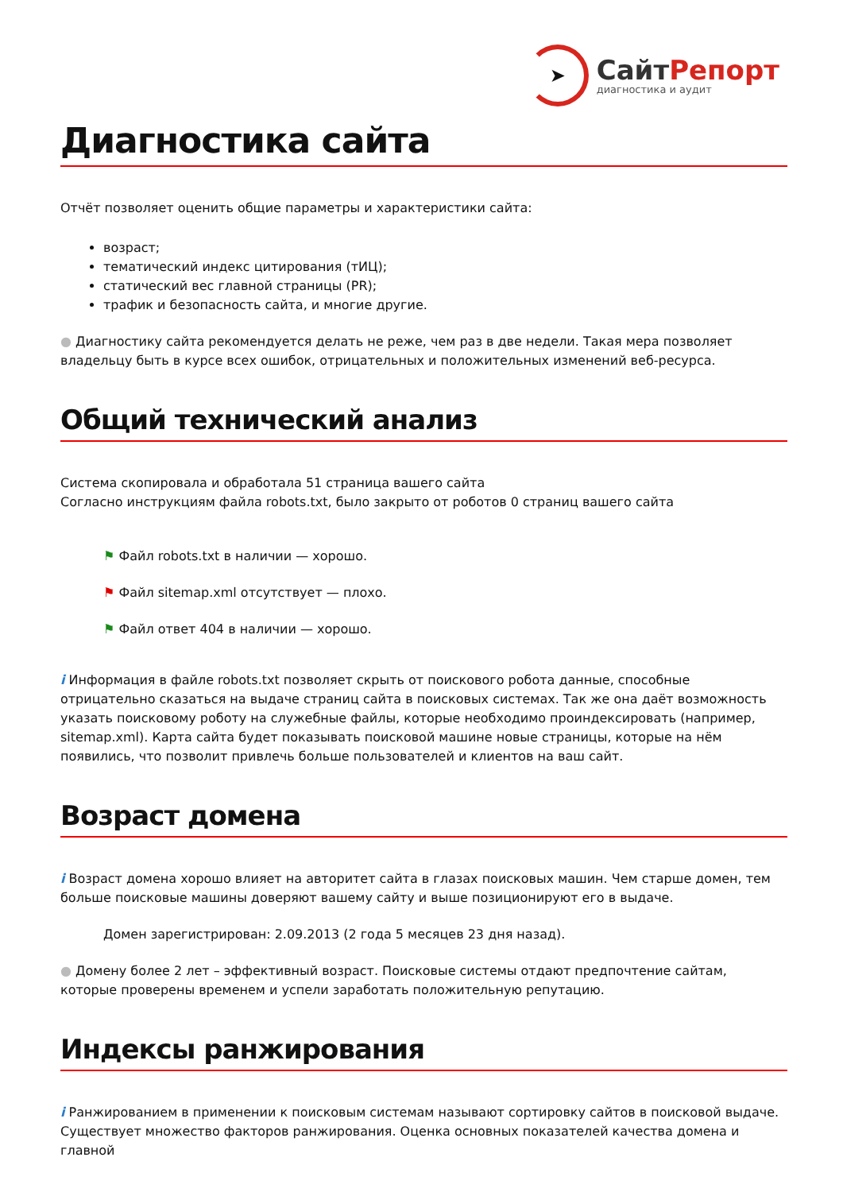➤
СайтРепорт
диагностика и аудит
Диагностика сайта
Отчёт позволяет оценить общие параметры и характеристики сайта:
возраст;
тематический индекс цитирования (тИЦ);
статический вес главной страницы (PR);
трафик и безопасность сайта, и многие другие.
● Диагностику сайта рекомендуется делать не реже, чем раз в две недели. Такая мера позволяет владельцу быть в курсе всех ошибок, отрицательных и положительных изменений веб-ресурса.
Общий технический анализ
Система скопировала и обработала 51 страница вашего сайта
Согласно инструкциям файла robots.txt, было закрыто от роботов 0 страниц вашего сайта
⚑ Файл robots.txt в наличии — хорошо.
⚑ Файл sitemap.xml отсутствует — плохо.
⚑ Файл ответ 404 в наличии — хорошо.
i Информация в файле robots.txt позволяет скрыть от поискового робота данные, способные отрицательно сказаться на выдаче страниц сайта в поисковых системах. Так же она даёт возможность указать поисковому роботу на служебные файлы, которые необходимо проиндексировать (например, sitemap.xml). Карта сайта будет показывать поисковой машине новые страницы, которые на нём появились, что позволит привлечь больше пользователей и клиентов на ваш сайт.
Возраст домена
i Возраст домена хорошо влияет на авторитет сайта в глазах поисковых машин. Чем старше домен, тем больше поисковые машины доверяют вашему сайту и выше позиционируют его в выдаче.
Домен зарегистрирован: 2.09.2013 (2 года 5 месяцев 23 дня назад).
● Домену более 2 лет – эффективный возраст. Поисковые системы отдают предпочтение сайтам, которые проверены временем и успели заработать положительную репутацию.
Индексы ранжирования
i Ранжированием в применении к поисковым системам называют сортировку сайтов в поисковой выдаче. Существует множество факторов ранжирования. Оценка основных показателей качества домена и главной